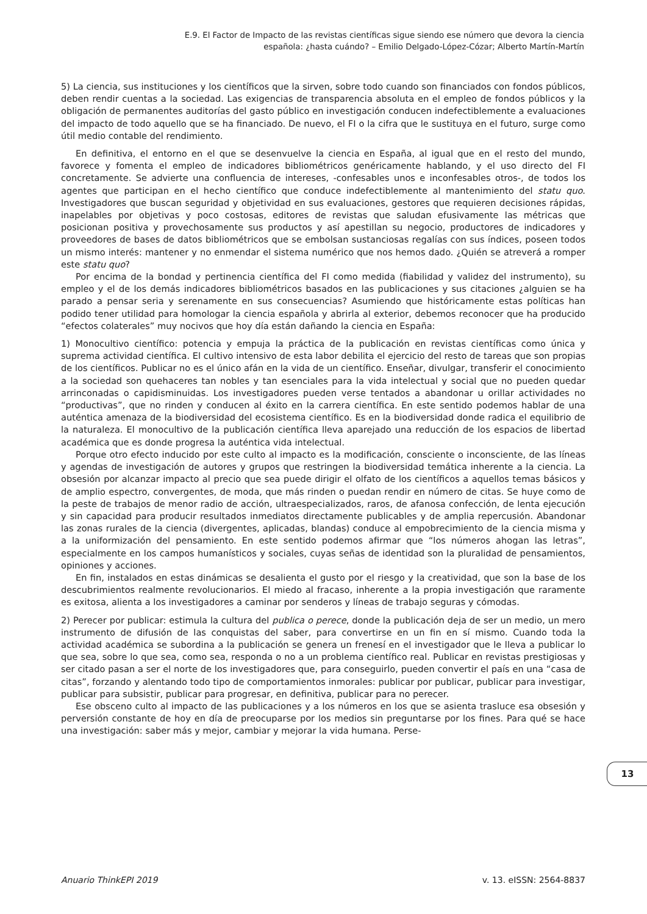E.9. El Factor de Impacto de las revistas científicas sigue siendo ese número que devora la ciencia
española: ¿hasta cuándo? – Emilio Delgado-López-Cózar; Alberto Martín-Martín
5) La ciencia, sus instituciones y los científicos que la sirven, sobre todo cuando son financiados con fondos públicos, deben rendir cuentas a la sociedad. Las exigencias de transparencia absoluta en el empleo de fondos públicos y la obligación de permanentes auditorías del gasto público en investigación conducen indefectiblemente a evaluaciones del impacto de todo aquello que se ha financiado. De nuevo, el FI o la cifra que le sustituya en el futuro, surge como útil medio contable del rendimiento.
En definitiva, el entorno en el que se desenvuelve la ciencia en España, al igual que en el resto del mundo, favorece y fomenta el empleo de indicadores bibliométricos genéricamente hablando, y el uso directo del FI concretamente. Se advierte una confluencia de intereses, -confesables unos e inconfesables otros-, de todos los agentes que participan en el hecho científico que conduce indefectiblemente al mantenimiento del statu quo. Investigadores que buscan seguridad y objetividad en sus evaluaciones, gestores que requieren decisiones rápidas, inapelables por objetivas y poco costosas, editores de revistas que saludan efusivamente las métricas que posicionan positiva y provechosamente sus productos y así apestillan su negocio, productores de indicadores y proveedores de bases de datos bibliométricos que se embolsan sustanciosas regalías con sus índices, poseen todos un mismo interés: mantener y no enmendar el sistema numérico que nos hemos dado. ¿Quién se atreverá a romper este statu quo?
Por encima de la bondad y pertinencia científica del FI como medida (fiabilidad y validez del instrumento), su empleo y el de los demás indicadores bibliométricos basados en las publicaciones y sus citaciones ¿alguien se ha parado a pensar seria y serenamente en sus consecuencias? Asumiendo que históricamente estas políticas han podido tener utilidad para homologar la ciencia española y abrirla al exterior, debemos reconocer que ha producido “efectos colaterales” muy nocivos que hoy día están dañando la ciencia en España:
1) Monocultivo científico: potencia y empuja la práctica de la publicación en revistas científicas como única y suprema actividad científica. El cultivo intensivo de esta labor debilita el ejercicio del resto de tareas que son propias de los científicos. Publicar no es el único afán en la vida de un científico. Enseñar, divulgar, transferir el conocimiento a la sociedad son quehaceres tan nobles y tan esenciales para la vida intelectual y social que no pueden quedar arrinconadas o capidisminuidas. Los investigadores pueden verse tentados a abandonar u orillar actividades no “productivas”, que no rinden y conducen al éxito en la carrera científica. En este sentido podemos hablar de una auténtica amenaza de la biodiversidad del ecosistema científico. Es en la biodiversidad donde radica el equilibrio de la naturaleza. El monocultivo de la publicación científica lleva aparejado una reducción de los espacios de libertad académica que es donde progresa la auténtica vida intelectual.
Porque otro efecto inducido por este culto al impacto es la modificación, consciente o inconsciente, de las líneas y agendas de investigación de autores y grupos que restringen la biodiversidad temática inherente a la ciencia. La obsesión por alcanzar impacto al precio que sea puede dirigir el olfato de los científicos a aquellos temas básicos y de amplio espectro, convergentes, de moda, que más rinden o puedan rendir en número de citas. Se huye como de la peste de trabajos de menor radio de acción, ultraespecializados, raros, de afanosa confección, de lenta ejecución y sin capacidad para producir resultados inmediatos directamente publicables y de amplia repercusión. Abandonar las zonas rurales de la ciencia (divergentes, aplicadas, blandas) conduce al empobrecimiento de la ciencia misma y a la uniformización del pensamiento. En este sentido podemos afirmar que “los números ahogan las letras”, especialmente en los campos humanísticos y sociales, cuyas señas de identidad son la pluralidad de pensamientos, opiniones y acciones.
En fin, instalados en estas dinámicas se desalienta el gusto por el riesgo y la creatividad, que son la base de los descubrimientos realmente revolucionarios. El miedo al fracaso, inherente a la propia investigación que raramente es exitosa, alienta a los investigadores a caminar por senderos y líneas de trabajo seguras y cómodas.
2) Perecer por publicar: estimula la cultura del publica o perece, donde la publicación deja de ser un medio, un mero instrumento de difusión de las conquistas del saber, para convertirse en un fin en sí mismo. Cuando toda la actividad académica se subordina a la publicación se genera un frenesí en el investigador que le lleva a publicar lo que sea, sobre lo que sea, como sea, responda o no a un problema científico real. Publicar en revistas prestigiosas y ser citado pasan a ser el norte de los investigadores que, para conseguirlo, pueden convertir el país en una “casa de citas”, forzando y alentando todo tipo de comportamientos inmorales: publicar por publicar, publicar para investigar, publicar para subsistir, publicar para progresar, en definitiva, publicar para no perecer.
Ese obsceno culto al impacto de las publicaciones y a los números en los que se asienta trasluce esa obsesión y perversión constante de hoy en día de preocuparse por los medios sin preguntarse por los fines. Para qué se hace una investigación: saber más y mejor, cambiar y mejorar la vida humana. Perse-
13
Anuario ThinkEPI 2019 v. 13. eISSN: 2564-8837